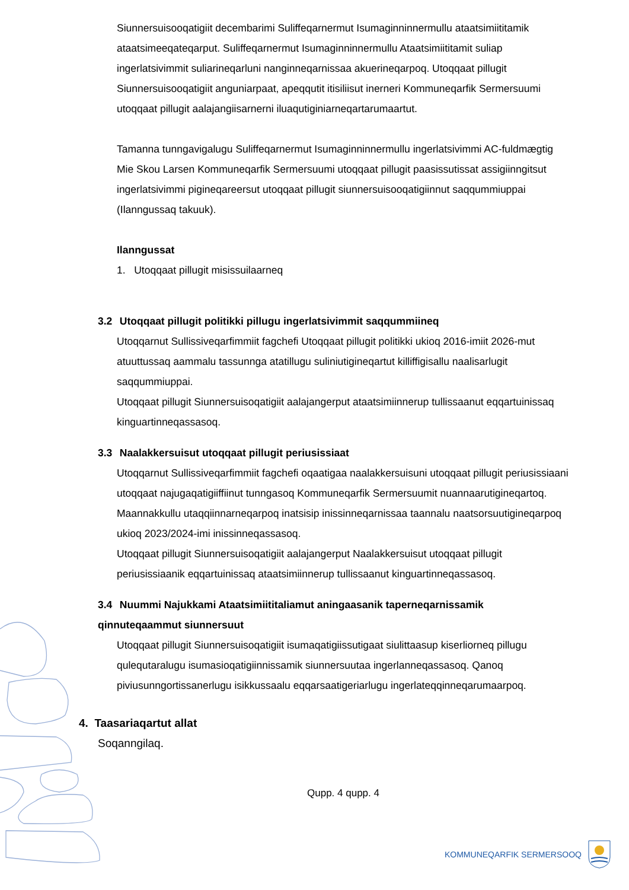Siunnersuisooqatigiit decembarimi Suliffeqarnermut Isumaginninnermullu ataatsimiititamik ataatsimeeqateqarput. Suliffeqarnermut Isumaginninnermullu Ataatsimiititamit suliap ingerlatsivimmit suliarineqarluni nanginneqarnissaa akuerineqarpoq. Utoqqaat pillugit Siunnersuisooqatigiit anguniarpaat, apeqqutit itisiliisut inerneri Kommuneqarfik Sermersuumi utoqqaat pillugit aalajangiisarnerni iluaqutiginiarneqartarumaartut.
Tamanna tunngavigalugu Suliffeqarnermut Isumaginninnermullu ingerlatsivimmi AC-fuldmægtig Mie Skou Larsen Kommuneqarfik Sermersuumi utoqqaat pillugit paasissutissat assigiinngitsut ingerlatsivimmi pigineqareersut utoqqaat pillugit siunnersuisooqatigiinnut saqqummiuppai (Ilanngussaq takuuk).
Ilanngussat
1. Utoqqaat pillugit misissuilaarneq
3.2 Utoqqaat pillugit politikki pillugu ingerlatsivimmit saqqummiineq
Utoqqarnut Sullissiveqarfimmiit fagchefi Utoqqaat pillugit politikki ukioq 2016-imiit 2026-mut atuuttussaq aammalu tassunnga atatillugu suliniutigineqartut killiffigisallu naalisarlugit saqqummiuppai.
Utoqqaat pillugit Siunnersuisoqatigiit aalajangerput ataatsimiinnerup tullissaanut eqqartuinissaq kinguartinneqassasoq.
3.3 Naalakkersuisut utoqqaat pillugit periusissiaat
Utoqqarnut Sullissiveqarfimmiit fagchefi oqaatigaa naalakkersuisuni utoqqaat pillugit periusissiaani utoqqaat najugaqatigiiffiinut tunngasoq Kommuneqarfik Sermersuumit nuannaarutigineqartoq. Maannakkullu utaqqiinnarneqarpoq inatsisip inissinneqarnissaa taannalu naatsorsuutigineqarpoq ukioq 2023/2024-imi inissinneqassasoq.
Utoqqaat pillugit Siunnersuisoqatigiit aalajangerput Naalakkersuisut utoqqaat pillugit periusissiaanik eqqartuinissaq ataatsimiinnerup tullissaanut kinguartinneqassasoq.
3.4 Nuummi Najukkami Ataatsimiititaliamut aningaasanik taperneqarnissamik qinnuteqaammut siunnersuut
Utoqqaat pillugit Siunnersuisoqatigiit isumaqatigiissutigaat siulittaasup kiserliorneq pillugu qulequtaralugu isumasioqatigiinnissamik siunnersuutaa ingerlanneqassasoq. Qanoq piviusunngortissanerlugu isikkussaalu eqqarsaatigeriarlugu ingerlateqqinneqarumaarpoq.
4. Taasariaqartut allat
Soqanngilaq.
Qupp. 4 qupp. 4
KOMMUNEQARFIK SERMERSOOQ